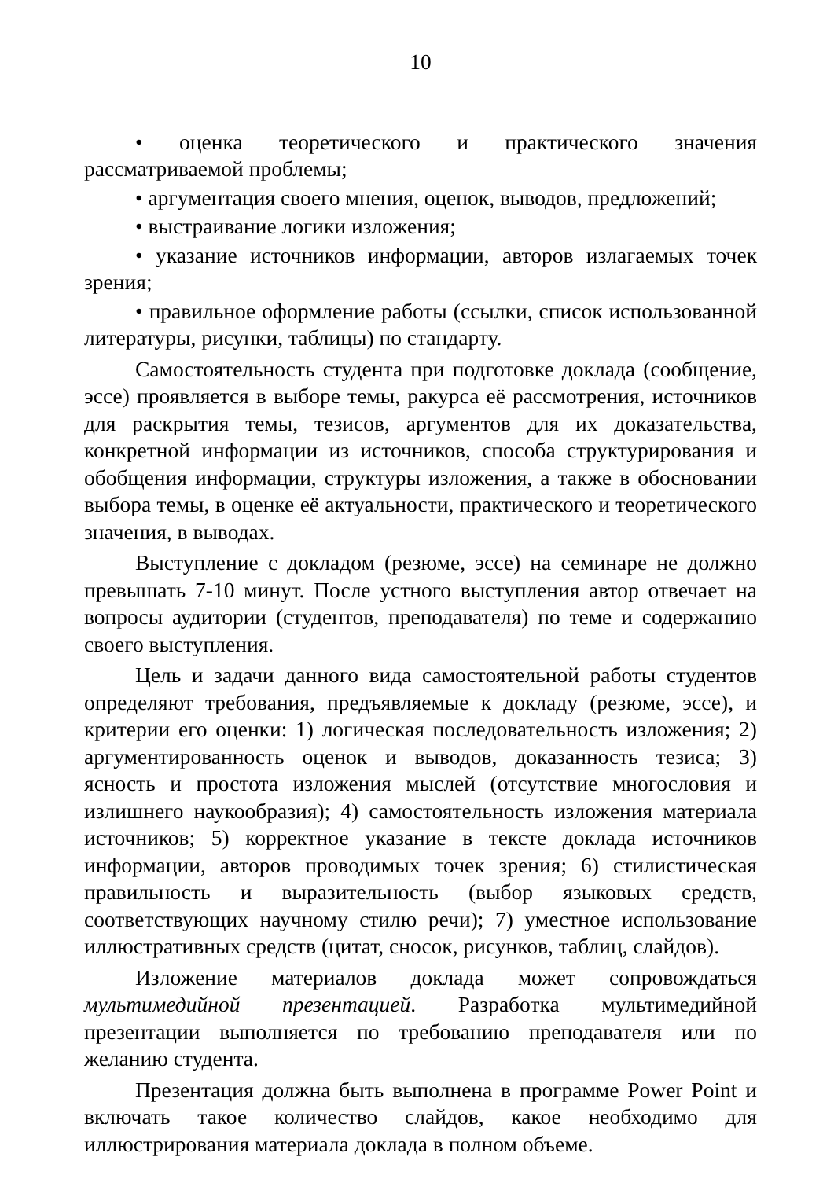10
• оценка теоретического и практического значения рассматриваемой проблемы;
• аргументация своего мнения, оценок, выводов, предложений;
• выстраивание логики изложения;
• указание источников информации, авторов излагаемых точек зрения;
• правильное оформление работы (ссылки, список использованной литературы, рисунки, таблицы) по стандарту.
Самостоятельность студента при подготовке доклада (сообщение, эссе) проявляется в выборе темы, ракурса её рассмотрения, источников для раскрытия темы, тезисов, аргументов для их доказательства, конкретной информации из источников, способа структурирования и обобщения информации, структуры изложения, а также в обосновании выбора темы, в оценке её актуальности, практического и теоретического значения, в выводах.
Выступление с докладом (резюме, эссе) на семинаре не должно превышать 7-10 минут. После устного выступления автор отвечает на вопросы аудитории (студентов, преподавателя) по теме и содержанию своего выступления.
Цель и задачи данного вида самостоятельной работы студентов определяют требования, предъявляемые к докладу (резюме, эссе), и критерии его оценки: 1) логическая последовательность изложения; 2) аргументированность оценок и выводов, доказанность тезиса; 3) ясность и простота изложения мыслей (отсутствие многословия и излишнего наукообразия); 4) самостоятельность изложения материала источников; 5) корректное указание в тексте доклада источников информации, авторов проводимых точек зрения; 6) стилистическая правильность и выразительность (выбор языковых средств, соответствующих научному стилю речи); 7) уместное использование иллюстративных средств (цитат, сносок, рисунков, таблиц, слайдов).
Изложение материалов доклада может сопровождаться мультимедийной презентацией. Разработка мультимедийной презентации выполняется по требованию преподавателя или по желанию студента.
Презентация должна быть выполнена в программе Power Point и включать такое количество слайдов, какое необходимо для иллюстрирования материала доклада в полном объеме.